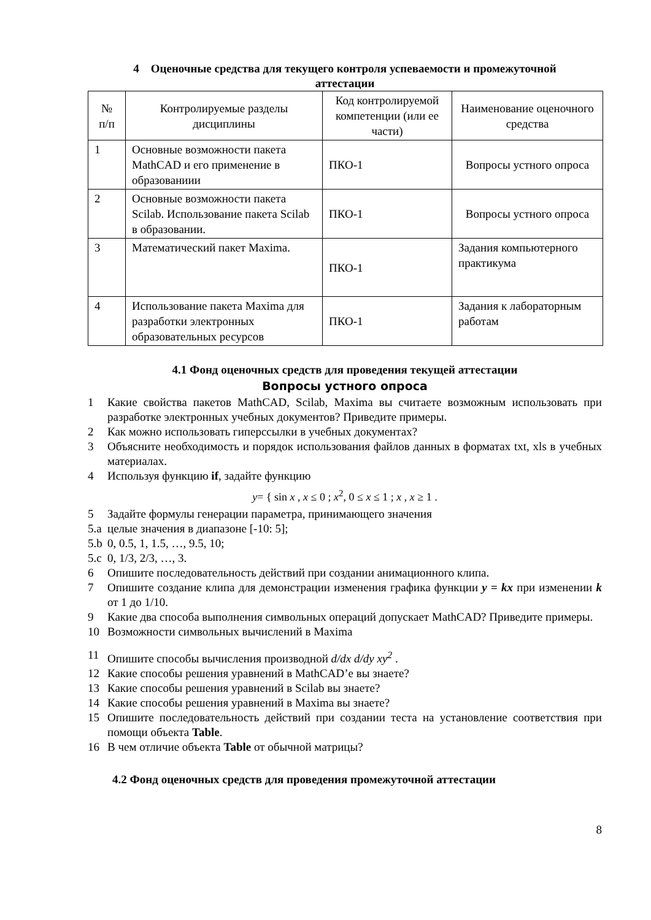4 Оценочные средства для текущего контроля успеваемости и промежуточной
аттестации
| № п/п | Контролируемые разделы дисциплины | Код контролируемой компетенции (или ее части) | Наименование оценочного средства |
| 1 | Основные возможности пакета MathCAD и его применение в образованиии | ПКО-1 | Вопросы устного опроса |
| 2 | Основные возможности пакета Scilab. Использование пакета Scilab в образовании. | ПКО-1 | Вопросы устного опроса |
| 3 | Математический пакет Maxima. | ПКО-1 | Задания компьютерного практикума |
| 4 | Использование пакета Maxima для разработки электронных образовательных ресурсов | ПКО-1 | Задания к лабораторным работам |
4.1 Фонд оценочных средств для проведения текущей аттестации
Вопросы устного опроса
1 Какие свойства пакетов MathCAD, Scilab, Maxima вы считаете возможным использовать при разработке электронных учебных документов? Приведите примеры.
2 Как можно использовать гиперссылки в учебных документах?
3 Объясните необходимость и порядок использования файлов данных в форматах txt, xls в учебных материалах.
4 Используя функцию if, задайте функцию
y= { sin x , x ≤ 0 ; x<sup>2</sup>, 0 ≤ x ≤ 1 ; x , x ≥ 1 .
5 Задайте формулы генерации параметра, принимающего значения
5.a целые значения в диапазоне [-10: 5];
5.b 0, 0.5, 1, 1.5, …, 9.5, 10;
5.c 0, 1/3, 2/3, …, 3.
6 Опишите последовательность действий при создании анимационного клипа.
7 Опишите создание клипа для демонстрации изменения графика функции y = kx при изменении k от 1 до 1/10.
9 Какие два способа выполнения символьных операций допускает MathCAD? Приведите примеры.
10 Возможности символьных вычислений в Maxima
11 Опишите способы вычисления производной d/dx d/dy xy<sup>2</sup> .
12 Какие способы решения уравнений в MathCAD’е вы знаете?
13 Какие способы решения уравнений в Scilab вы знаете?
14 Какие способы решения уравнений в Maxima вы знаете?
15 Опишите последовательность действий при создании теста на установление соответствия при помощи объекта Table.
16 В чем отличие объекта Table от обычной матрицы?
4.2 Фонд оценочных средств для проведения промежуточной аттестации
8